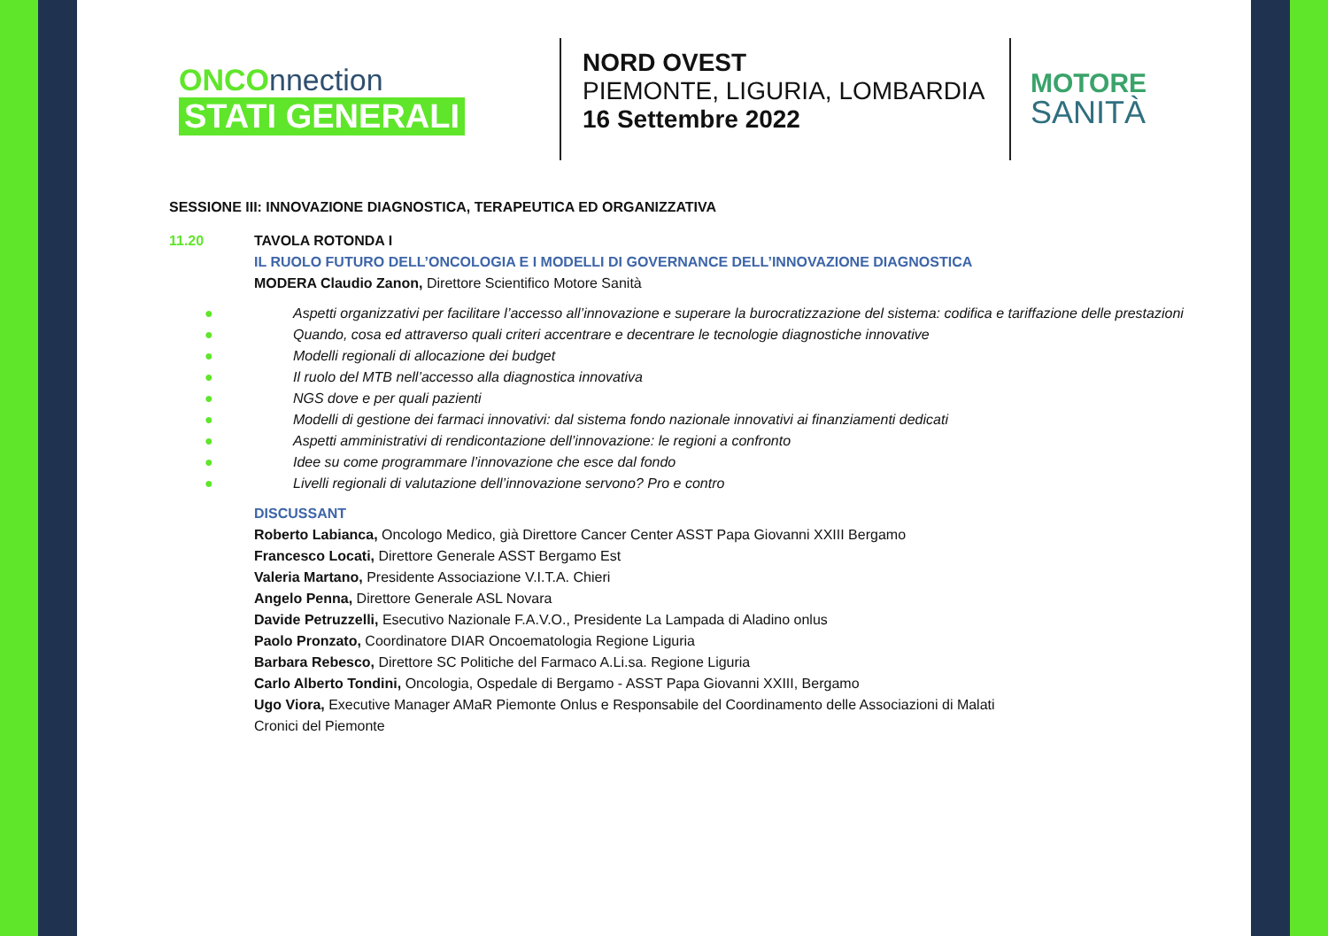ONCOnnection
STATI GENERALI
NORD OVEST
PIEMONTE, LIGURIA, LOMBARDIA
16 Settembre 2022
MOTORE
SANITÀ
SESSIONE III: INNOVAZIONE DIAGNOSTICA, TERAPEUTICA ED ORGANIZZATIVA
11.20 TAVOLA ROTONDA I
IL RUOLO FUTURO DELL’ONCOLOGIA E I MODELLI DI GOVERNANCE DELL’INNOVAZIONE DIAGNOSTICA
MODERA Claudio Zanon, Direttore Scientifico Motore Sanità
● Aspetti organizzativi per facilitare l’accesso all’innovazione e superare la burocratizzazione del sistema: codifica e tariffazione delle prestazioni
● Quando, cosa ed attraverso quali criteri accentrare e decentrare le tecnologie diagnostiche innovative
● Modelli regionali di allocazione dei budget
● Il ruolo del MTB nell’accesso alla diagnostica innovativa
● NGS dove e per quali pazienti
● Modelli di gestione dei farmaci innovativi: dal sistema fondo nazionale innovativi ai finanziamenti dedicati
● Aspetti amministrativi di rendicontazione dell’innovazione: le regioni a confronto
● Idee su come programmare l’innovazione che esce dal fondo
● Livelli regionali di valutazione dell’innovazione servono? Pro e contro
DISCUSSANT
Roberto Labianca, Oncologo Medico, già Direttore Cancer Center ASST Papa Giovanni XXIII Bergamo
Francesco Locati, Direttore Generale ASST Bergamo Est
Valeria Martano, Presidente Associazione V.I.T.A. Chieri
Angelo Penna, Direttore Generale ASL Novara
Davide Petruzzelli, Esecutivo Nazionale F.A.V.O., Presidente La Lampada di Aladino onlus
Paolo Pronzato, Coordinatore DIAR Oncoematologia Regione Liguria
Barbara Rebesco, Direttore SC Politiche del Farmaco A.Li.sa. Regione Liguria
Carlo Alberto Tondini, Oncologia, Ospedale di Bergamo - ASST Papa Giovanni XXIII, Bergamo
Ugo Viora, Executive Manager AMaR Piemonte Onlus e Responsabile del Coordinamento delle Associazioni di Malati
Cronici del Piemonte